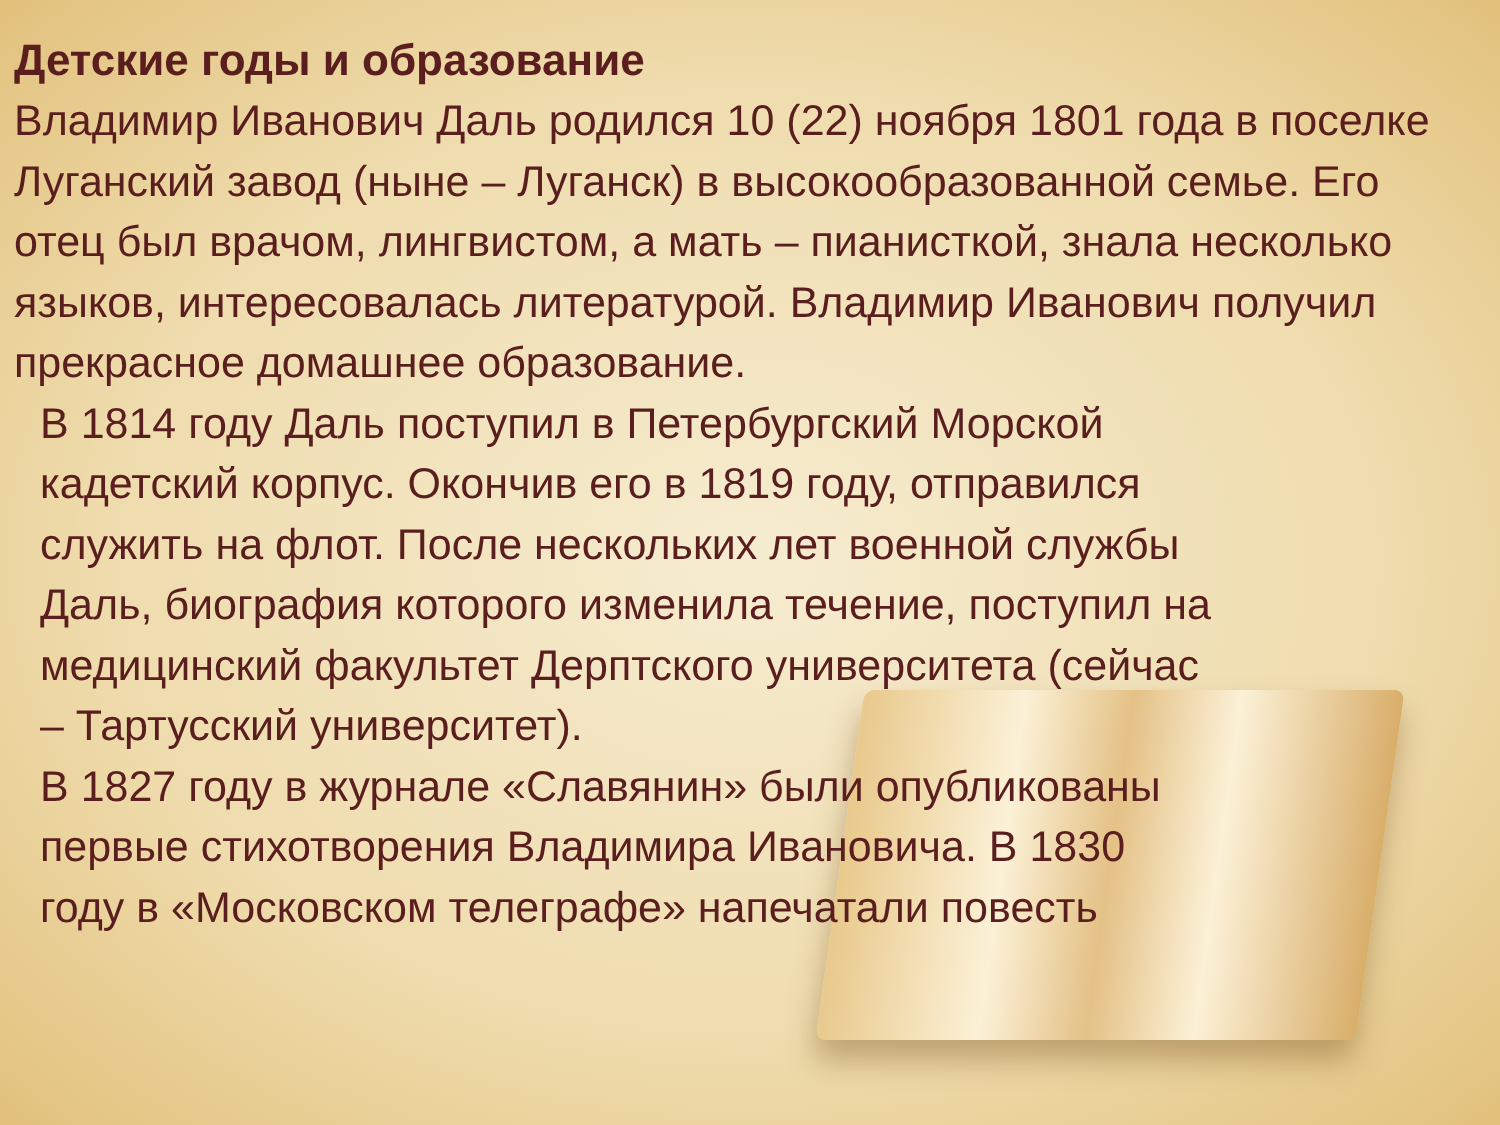Детские годы и образование
Владимир Иванович Даль родился 10 (22) ноября 1801 года в поселке Луганский завод (ныне – Луганск) в высокообразованной семье. Его отец был врачом, лингвистом, а мать – пианисткой, знала несколько языков, интересовалась литературой. Владимир Иванович получил прекрасное домашнее образование.
В 1814 году Даль поступил в Петербургский Морской кадетский корпус. Окончив его в 1819 году, отправился служить на флот. После нескольких лет военной службы Даль, биография которого изменила течение, поступил на медицинский факультет Дерптского университета (сейчас – Тартусский университет).
В 1827 году в журнале «Славянин» были опубликованы первые стихотворения Владимира Ивановича. В 1830 году в «Московском телеграфе» напечатали повесть